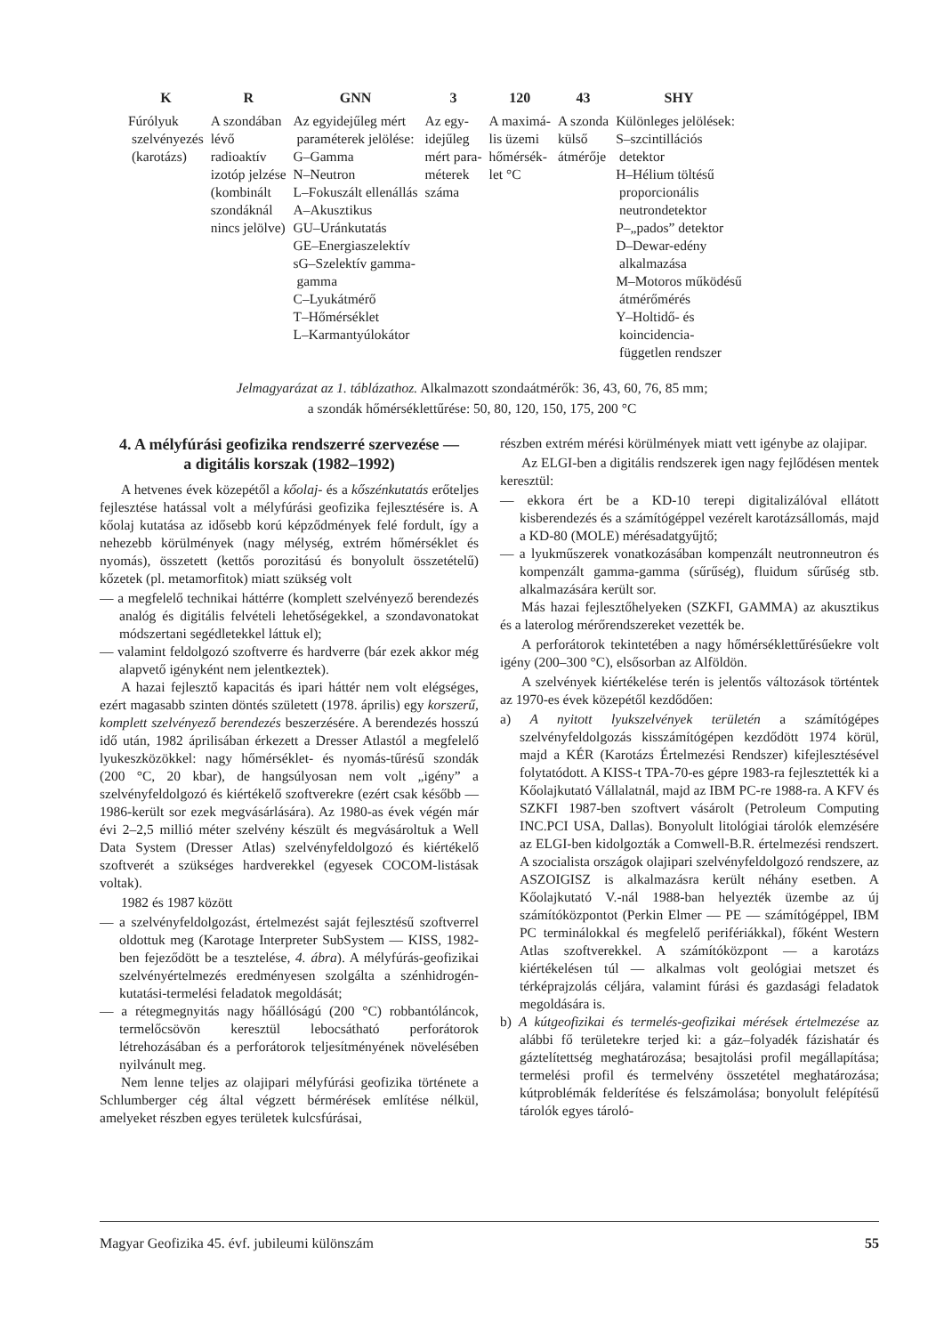| K | R | GNN | 3 | 120 | 43 | SHY |
| --- | --- | --- | --- | --- | --- | --- |
| Fúrólyuk szelvényezés (karotázs) | A szondában lévő radioaktív izotóp jelzése (kombinált szondáknál nincs jelölve) | Az egyidejűleg mért paraméterek jelölése: G–Gamma N–Neutron L–Fokuszált ellenállás A–Akusztikus GU–Uránkutatás GE–Energiaszelektív sG–Szelektív gamma- gamma C–Lyukátmérő T–Hőmérséklet L–Karmantyúlokátor | Az egy- idejűleg mért para- méterek száma | A maximá- lis üzemi hőmérsék- let °C | A szonda külső átmérője | Különleges jelölések: S–szcintillációs detektor H–Hélium töltésű proporcionális neutrondetektor P–„pados” detektor D–Dewar-edény alkalmazása M–Motoros működésű átmérőmérés Y–Holtidő- és koincidencia- független rendszer |
Jelmagyarázat az 1. táblázathoz. Alkalmazott szondaátmérők: 36, 43, 60, 76, 85 mm;
a szondák hőmérséklettűrése: 50, 80, 120, 150, 175, 200 °C
4. A mélyfúrási geofizika rendszerré szervezése —
a digitális korszak (1982–1992)
A hetvenes évek közepétől a kőolaj- és a kőszénkutatás erőteljes fejlesztése hatással volt a mélyfúrási geofizika fejlesztésére is. A kőolaj kutatása az idősebb korú képződmények felé fordult, így a nehezebb körülmények (nagy mélység, extrém hőmérséklet és nyomás), összetett (kettős porozitású és bonyolult összetételű) kőzetek (pl. metamorfitok) miatt szükség volt
— a megfelelő technikai háttérre (komplett szelvényező berendezés analóg és digitális felvételi lehetőségekkel, a szondavonatokat módszertani segédletekkel láttuk el);
— valamint feldolgozó szoftverre és hardverre (bár ezek akkor még alapvető igényként nem jelentkeztek).
A hazai fejlesztő kapacitás és ipari háttér nem volt elégséges, ezért magasabb szinten döntés született (1978. április) egy korszerű, komplett szelvényező berendezés beszerzésére. A berendezés hosszú idő után, 1982 áprilisában érkezett a Dresser Atlastól a megfelelő lyukeszközökkel: nagy hőmérséklet- és nyomás-tűrésű szondák (200 °C, 20 kbar), de hangsúlyosan nem volt „igény” a szelvényfeldolgozó és kiértékelő szoftverekre (ezért csak később — 1986-került sor ezek megvásárlására). Az 1980-as évek végén már évi 2–2,5 millió méter szelvény készült és megvásároltuk a Well Data System (Dresser Atlas) szelvényfeldolgozó és kiértékelő szoftverét a szükséges hardverekkel (egyesek COCOM-listásak voltak).
1982 és 1987 között
— a szelvényfeldolgozást, értelmezést saját fejlesztésű szoftverrel oldottuk meg (Karotage Interpreter SubSystem — KISS, 1982-ben fejeződött be a tesztelése, 4. ábra). A mélyfúrás-geofizikai szelvényértelmezés eredményesen szolgálta a szénhidrogén-kutatási-termelési feladatok megoldását;
— a rétegmegnyitás nagy hőállóságú (200 °C) robbantóláncok, termelőcsövön keresztül lebocsátható perforátorok létrehozásában és a perforátorok teljesítményének növelésében nyilvánult meg.
Nem lenne teljes az olajipari mélyfúrási geofizika története a Schlumberger cég által végzett bérmérések említése nélkül, amelyeket részben egyes területek kulcsfúrásai,
részben extrém mérési körülmények miatt vett igénybe az olajipar.
Az ELGI-ben a digitális rendszerek igen nagy fejlődésen mentek keresztül:
— ekkora ért be a KD-10 terepi digitalizálóval ellátott kisberendezés és a számítógéppel vezérelt karotázsállomás, majd a KD-80 (MOLE) mérésadatgyűjtő;
— a lyukműszerek vonatkozásában kompenzált neutronneutron és kompenzált gamma-gamma (sűrűség), fluidum sűrűség stb. alkalmazására került sor.
Más hazai fejlesztőhelyeken (SZKFI, GAMMA) az akusztikus és a laterolog mérőrendszereket vezették be.
A perforátorok tekintetében a nagy hőmérséklettűrésűekre volt igény (200–300 °C), elsősorban az Alföldön.
A szelvények kiértékelése terén is jelentős változások történtek az 1970-es évek közepétől kezdődően:
a) A nyitott lyukszelvények területén a számítógépes szelvényfeldolgozás kisszámítógépen kezdődött 1974 körül, majd a KÉR (Karotázs Értelmezési Rendszer) kifejlesztésével folytatódott. A KISS-t TPA-70-es gépre 1983-ra fejlesztették ki a Kőolajkutató Vállalatnál, majd az IBM PC-re 1988-ra. A KFV és SZKFI 1987-ben szoftvert vásárolt (Petroleum Computing INC.PCI USA, Dallas). Bonyolult litológiai tárolók elemzésére az ELGI-ben kidolgozták a Comwell-B.R. értelmezési rendszert. A szocialista országok olajipari szelvényfeldolgozó rendszere, az ASZOIGISZ is alkalmazásra került néhány esetben. A Kőolajkutató V.-nál 1988-ban helyezték üzembe az új számítóközpontot (Perkin Elmer — PE — számítógéppel, IBM PC terminálokkal és megfelelő perifériákkal), főként Western Atlas szoftverekkel. A számítóközpont — a karotázs kiértékelésen túl — alkalmas volt geológiai metszet és térképrajzolás céljára, valamint fúrási és gazdasági feladatok megoldására is.
b) A kútgeofizikai és termelés-geofizikai mérések értelmezése az alábbi fő területekre terjed ki: a gáz–folyadék fázishatár és gáztelítettség meghatározása; besajtolási profil megállapítása; termelési profil és termelvény összetétel meghatározása; kútproblémák felderítése és felszámolása; bonyolult felépítésű tárolók egyes tároló-
Magyar Geofizika 45. évf. jubileumi különszám 55